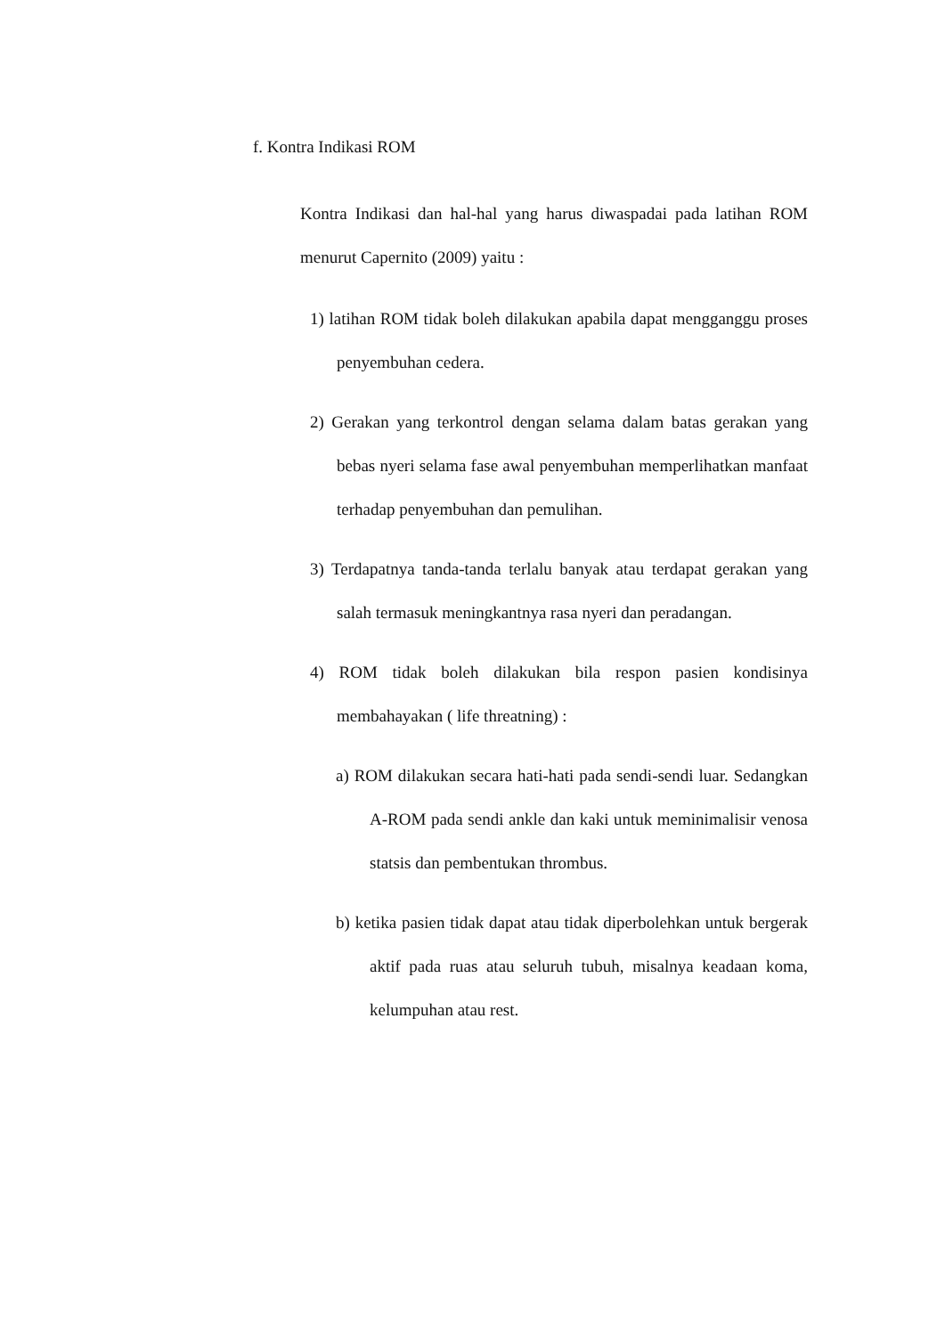f. Kontra Indikasi ROM
Kontra Indikasi dan hal-hal yang harus diwaspadai pada latihan ROM menurut Capernito (2009) yaitu :
1) latihan ROM tidak boleh dilakukan apabila dapat mengganggu proses penyembuhan cedera.
2) Gerakan yang terkontrol dengan selama dalam batas gerakan yang bebas nyeri selama fase awal penyembuhan memperlihatkan manfaat terhadap penyembuhan dan pemulihan.
3) Terdapatnya tanda-tanda terlalu banyak atau terdapat gerakan yang salah termasuk meningkantnya rasa nyeri dan peradangan.
4) ROM tidak boleh dilakukan bila respon pasien kondisinya membahayakan ( life threatning) :
a) ROM dilakukan secara hati-hati pada sendi-sendi luar. Sedangkan A-ROM pada sendi ankle dan kaki untuk meminimalisir venosa statsis dan pembentukan thrombus.
b) ketika pasien tidak dapat atau tidak diperbolehkan untuk bergerak aktif pada ruas atau seluruh tubuh, misalnya keadaan koma, kelumpuhan atau rest.